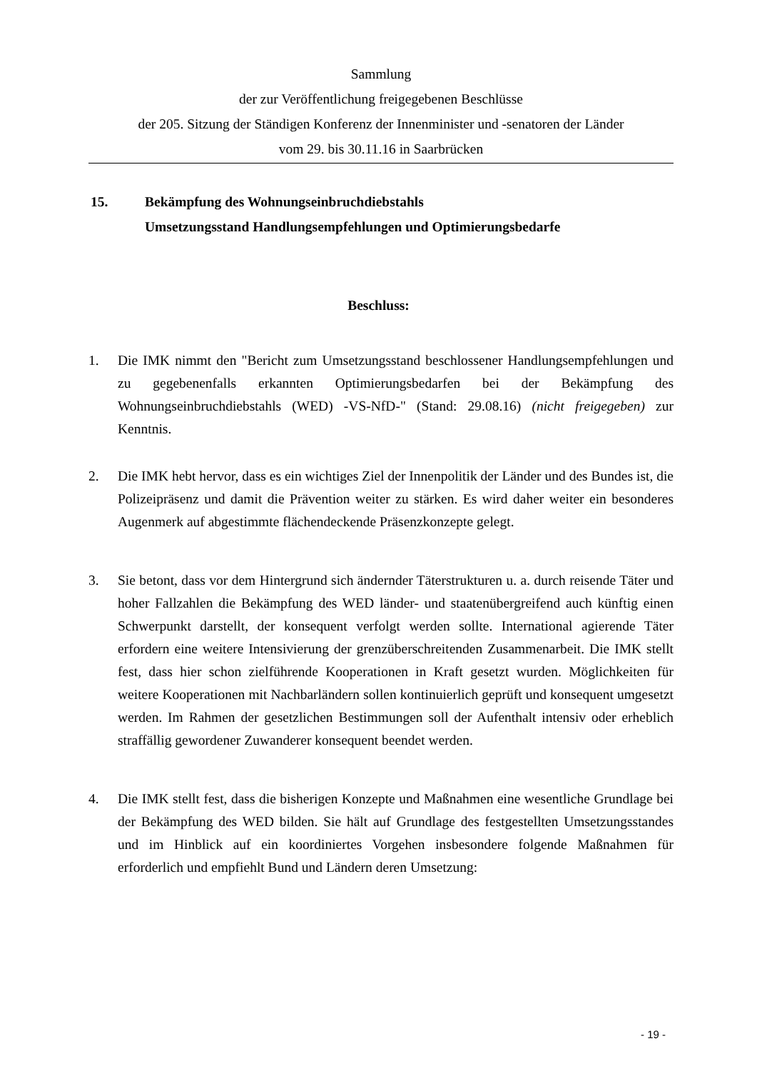Sammlung
der zur Veröffentlichung freigegebenen Beschlüsse
der 205. Sitzung der Ständigen Konferenz der Innenminister und -senatoren der Länder
vom 29. bis 30.11.16 in Saarbrücken
15. Bekämpfung des Wohnungseinbruchdiebstahls
Umsetzungsstand Handlungsempfehlungen und Optimierungsbedarfe
Beschluss:
1. Die IMK nimmt den "Bericht zum Umsetzungsstand beschlossener Handlungsempfehlungen und zu gegebenenfalls erkannten Optimierungsbedarfen bei der Bekämpfung des Wohnungseinbruchdiebstahls (WED) -VS-NfD-" (Stand: 29.08.16) (nicht freigegeben) zur Kenntnis.
2. Die IMK hebt hervor, dass es ein wichtiges Ziel der Innenpolitik der Länder und des Bundes ist, die Polizeipräsenz und damit die Prävention weiter zu stärken. Es wird daher weiter ein besonderes Augenmerk auf abgestimmte flächendeckende Präsenzkonzepte gelegt.
3. Sie betont, dass vor dem Hintergrund sich ändernder Täterstrukturen u. a. durch reisende Täter und hoher Fallzahlen die Bekämpfung des WED länder- und staatenübergreifend auch künftig einen Schwerpunkt darstellt, der konsequent verfolgt werden sollte. International agierende Täter erfordern eine weitere Intensivierung der grenzüberschreitenden Zusammenarbeit. Die IMK stellt fest, dass hier schon zielführende Kooperationen in Kraft gesetzt wurden. Möglichkeiten für weitere Kooperationen mit Nachbarländern sollen kontinuierlich geprüft und konsequent umgesetzt werden. Im Rahmen der gesetzlichen Bestimmungen soll der Aufenthalt intensiv oder erheblich straffällig gewordener Zuwanderer konsequent beendet werden.
4. Die IMK stellt fest, dass die bisherigen Konzepte und Maßnahmen eine wesentliche Grundlage bei der Bekämpfung des WED bilden. Sie hält auf Grundlage des festgestellten Umsetzungsstandes und im Hinblick auf ein koordiniertes Vorgehen insbesondere folgende Maßnahmen für erforderlich und empfiehlt Bund und Ländern deren Umsetzung:
- 19 -